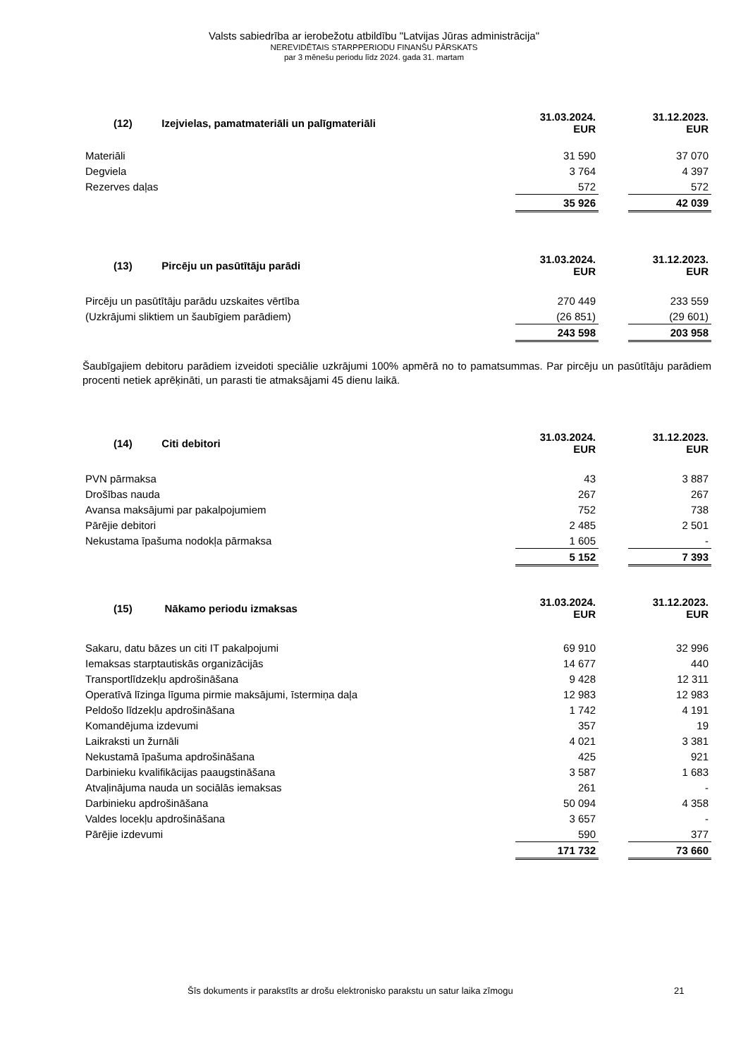Valsts sabiedrība ar ierobežotu atbildību "Latvijas Jūras administrācija"
NEREVIDĒTAIS STARPPERIODU FINANŠU PĀRSKATS
par 3 mēnešu periodu līdz 2024. gada 31. martam
| (12) Izejvielas, pamatmateriāli un palīgmateriāli | 31.03.2024. EUR | | 31.12.2023. EUR |
| Materiāli | 31 590 | | 37 070 |
| Degviela | 3 764 | | 4 397 |
| Rezerves daļas | 572 | | 572 |
| | 35 926 | | 42 039 |
| (13) Pircēju un pasūtītāju parādi | 31.03.2024. EUR | | 31.12.2023. EUR |
| Pircēju un pasūtītāju parādu uzskaites vērtība | 270 449 | | 233 559 |
| (Uzkrājumi sliktiem un šaubīgiem parādiem) | (26 851) | | (29 601) |
| | 243 598 | | 203 958 |
Šaubīgajiem debitoru parādiem izveidoti speciālie uzkrājumi 100% apmērā no to pamatsummas. Par pircēju un pasūtītāju parādiem procenti netiek aprēķināti, un parasti tie atmaksājami 45 dienu laikā.
| (14) Citi debitori | 31.03.2024. EUR | | 31.12.2023. EUR |
| PVN pārmaksa | 43 | | 3 887 |
| Drošības nauda | 267 | | 267 |
| Avansa maksājumi par pakalpojumiem | 752 | | 738 |
| Pārējie debitori | 2 485 | | 2 501 |
| Nekustama īpašuma nodokļa pārmaksa | 1 605 | | - |
| | 5 152 | | 7 393 |
| (15) Nākamo periodu izmaksas | 31.03.2024. EUR | | 31.12.2023. EUR |
| Sakaru, datu bāzes un citi IT pakalpojumi | 69 910 | | 32 996 |
| Iemaksas starptautiskās organizācijās | 14 677 | | 440 |
| Transportlīdzekļu apdrošināšana | 9 428 | | 12 311 |
| Operatīvā līzinga līguma pirmie maksājumi, īstermiņa daļa | 12 983 | | 12 983 |
| Peldošo līdzekļu apdrošināšana | 1 742 | | 4 191 |
| Komandējuma izdevumi | 357 | | 19 |
| Laikraksti un žurnāli | 4 021 | | 3 381 |
| Nekustamā īpašuma apdrošināšana | 425 | | 921 |
| Darbinieku kvalifikācijas paaugstināšana | 3 587 | | 1 683 |
| Atvaļinājuma nauda un sociālās iemaksas | 261 | | - |
| Darbinieku apdrošināšana | 50 094 | | 4 358 |
| Valdes locekļu apdrošināšana | 3 657 | | - |
| Pārējie izdevumi | 590 | | 377 |
| | 171 732 | | 73 660 |
Šīs dokuments ir parakstīts ar drošu elektronisko parakstu un satur laika zīmogu 21